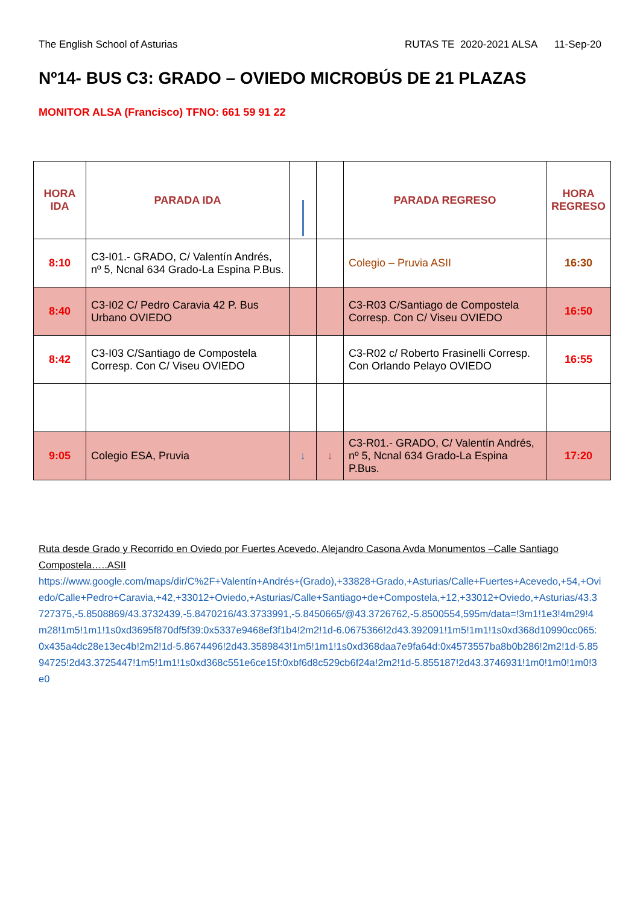The English School of Asturias RUTAS TE 2020-2021 ALSA 11-Sep-20
Nº14- BUS C3: GRADO – OVIEDO MICROBÚS DE 21 PLAZAS
MONITOR ALSA (Francisco) TFNO: 661 59 91 22
| HORA IDA | PARADA IDA | | | PARADA REGRESO | HORA REGRESO |
| --- | --- | --- | --- | --- | --- |
| 8:10 | C3-I01.- GRADO, C/ Valentín Andrés, nº 5, Ncnal 634 Grado-La Espina P.Bus. | | | Colegio – Pruvia ASII | 16:30 |
| 8:40 | C3-I02 C/ Pedro Caravia 42 P. Bus Urbano OVIEDO | | | C3-R03 C/Santiago de Compostela Corresp. Con C/ Viseu OVIEDO | 16:50 |
| 8:42 | C3-I03 C/Santiago de Compostela Corresp. Con C/ Viseu OVIEDO | | | C3-R02 c/ Roberto Frasinelli Corresp. Con Orlando Pelayo OVIEDO | 16:55 |
| 9:05 | Colegio ESA, Pruvia | ↓ | ↓ | C3-R01.- GRADO, C/ Valentín Andrés, nº 5, Ncnal 634 Grado-La Espina P.Bus. | 17:20 |
Ruta desde Grado y Recorrido en Oviedo por Fuertes Acevedo, Alejandro Casona Avda Monumentos –Calle Santiago Compostela…..ASII
https://www.google.com/maps/dir/C%2F+Valentín+Andrés+(Grado),+33828+Grado,+Asturias/Calle+Fuertes+Acevedo,+54,+Oviedo/Calle+Pedro+Caravia,+42,+33012+Oviedo,+Asturias/Calle+Santiago+de+Compostela,+12,+33012+Oviedo,+Asturias/43.3727375,-5.8508869/43.3732439,-5.8470216/43.3733991,-5.8450665/@43.3726762,-5.8500554,595m/data=!3m1!1e3!4m29!4m28!1m5!1m1!1s0xd3695f870df5f39:0x5337e9468ef3f1b4!2m2!1d-6.0675366!2d43.392091!1m5!1m1!1s0xd368d10990cc065:0x435a4dc28e13ec4b!2m2!1d-5.8674496!2d43.3589843!1m5!1m1!1s0xd368daa7e9fa64d:0x4573557ba8b0b286!2m2!1d-5.8594725!2d43.3725447!1m5!1m1!1s0xd368c551e6ce15f:0xbf6d8c529cb6f24a!2m2!1d-5.855187!2d43.3746931!1m0!1m0!1m0!3e0